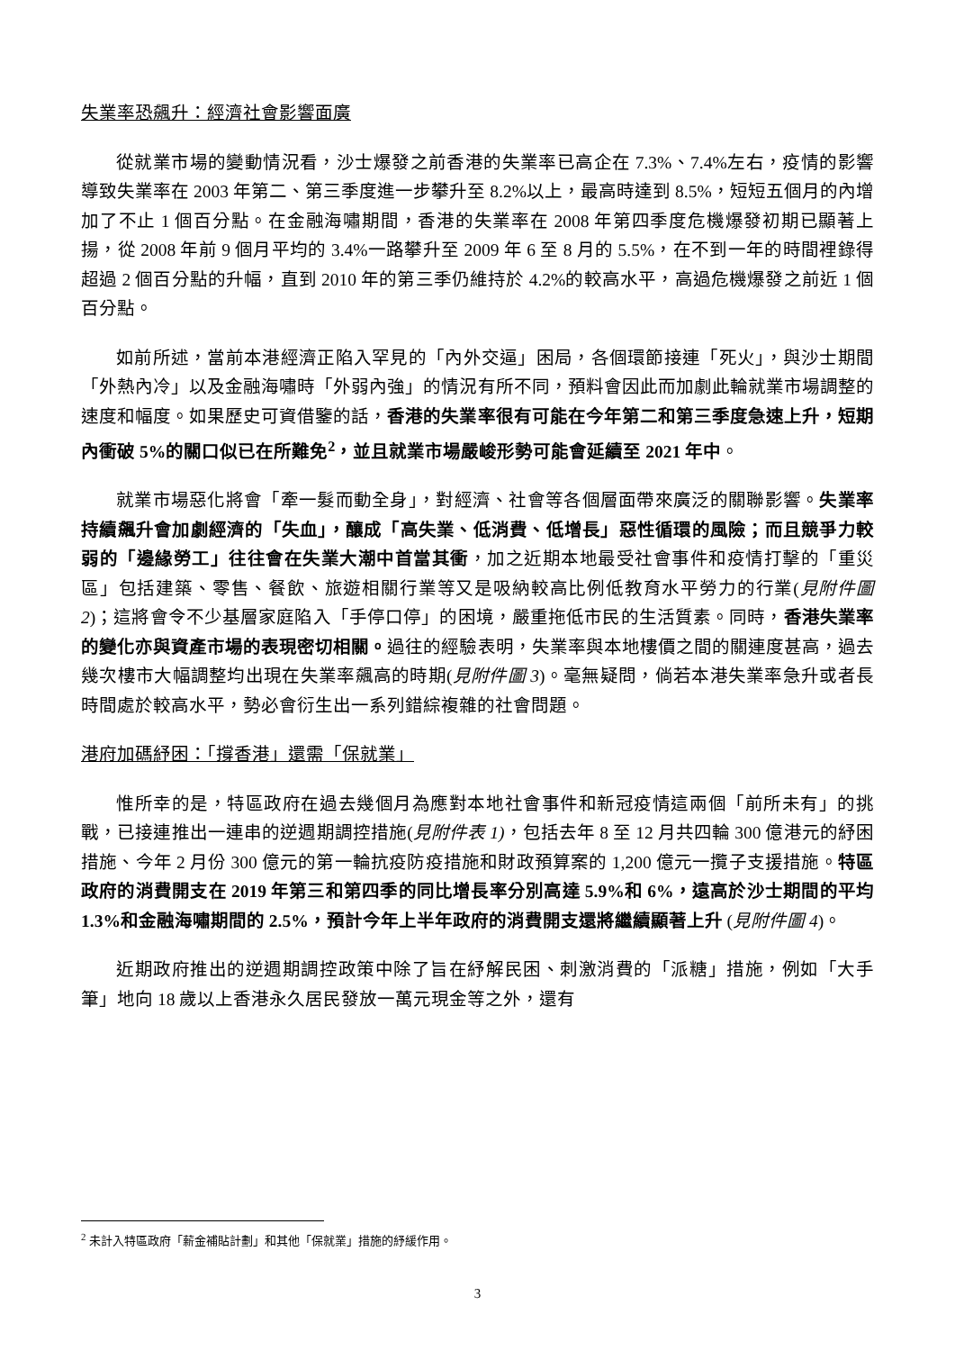失業率恐飆升：經濟社會影響面廣
從就業市場的變動情況看，沙士爆發之前香港的失業率已高企在 7.3%、7.4%左右，疫情的影響導致失業率在 2003 年第二、第三季度進一步攀升至 8.2%以上，最高時達到 8.5%，短短五個月的內增加了不止 1 個百分點。在金融海嘯期間，香港的失業率在 2008 年第四季度危機爆發初期已顯著上揚，從 2008 年前 9 個月平均的 3.4%一路攀升至 2009 年 6 至 8 月的 5.5%，在不到一年的時間裡錄得超過 2 個百分點的升幅，直到 2010 年的第三季仍維持於 4.2%的較高水平，高過危機爆發之前近 1 個百分點。
如前所述，當前本港經濟正陷入罕見的「內外交逼」困局，各個環節接連「死火」，與沙士期間「外熱內冷」以及金融海嘯時「外弱內強」的情況有所不同，預料會因此而加劇此輪就業市場調整的速度和幅度。如果歷史可資借鑒的話，香港的失業率很有可能在今年第二和第三季度急速上升，短期內衝破 5%的關口似已在所難免<sup>2</sup>，並且就業市場嚴峻形勢可能會延續至 2021 年中。
就業市場惡化將會「牽一髮而動全身」，對經濟、社會等各個層面帶來廣泛的關聯影響。失業率持續飆升會加劇經濟的「失血」，釀成「高失業、低消費、低增長」惡性循環的風險；而且競爭力較弱的「邊緣勞工」往往會在失業大潮中首當其衝，加之近期本地最受社會事件和疫情打擊的「重災區」包括建築、零售、餐飲、旅遊相關行業等又是吸納較高比例低教育水平勞力的行業(見附件圖 2)；這將會令不少基層家庭陷入「手停口停」的困境，嚴重拖低市民的生活質素。同時，香港失業率的變化亦與資產市場的表現密切相關。過往的經驗表明，失業率與本地樓價之間的關連度甚高，過去幾次樓市大幅調整均出現在失業率飆高的時期(見附件圖 3)。毫無疑問，倘若本港失業率急升或者長時間處於較高水平，勢必會衍生出一系列錯綜複雜的社會問題。
港府加碼紓困：「撐香港」還需「保就業」
惟所幸的是，特區政府在過去幾個月為應對本地社會事件和新冠疫情這兩個「前所未有」的挑戰，已接連推出一連串的逆週期調控措施(見附件表 1)，包括去年 8 至 12 月共四輪 300 億港元的紓困措施、今年 2 月份 300 億元的第一輪抗疫防疫措施和財政預算案的 1,200 億元一攬子支援措施。特區政府的消費開支在 2019 年第三和第四季的同比增長率分別高達 5.9%和 6%，遠高於沙士期間的平均 1.3%和金融海嘯期間的 2.5%，預計今年上半年政府的消費開支還將繼續顯著上升 (見附件圖 4)。
近期政府推出的逆週期調控政策中除了旨在紓解民困、刺激消費的「派糖」措施，例如「大手筆」地向 18 歲以上香港永久居民發放一萬元現金等之外，還有
<sup>2</sup> 未計入特區政府「薪金補貼計劃」和其他「保就業」措施的紓緩作用。
3